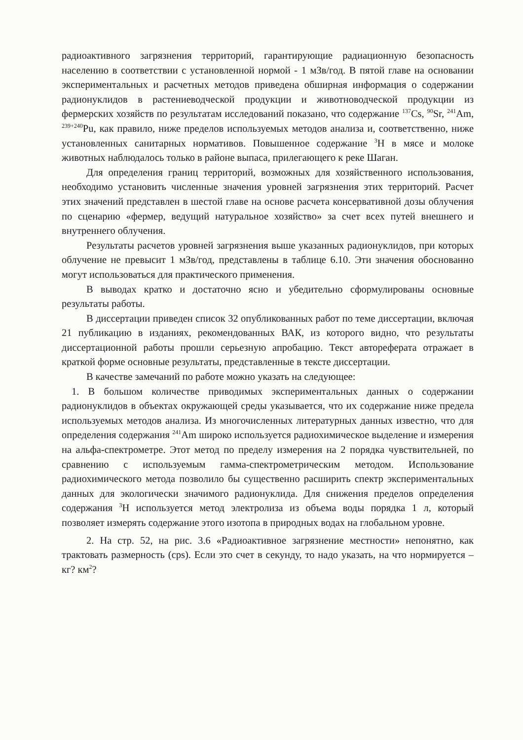радиоактивного загрязнения территорий, гарантирующие радиационную безопасность населению в соответствии с установленной нормой - 1 мЗв/год. В пятой главе на основании экспериментальных и расчетных методов приведена обширная информация о содержании радионуклидов в растениеводческой продукции и животноводческой продукции из фермерских хозяйств по результатам исследований показано, что содержание <sup>137</sup>Cs, <sup>90</sup>Sr, <sup>241</sup>Am, <sup>239+240</sup>Pu, как правило, ниже пределов используемых методов анализа и, соответственно, ниже установленных санитарных нормативов. Повышенное содержание <sup>3</sup>H в мясе и молоке животных наблюдалось только в районе выпаса, прилегающего к реке Шаган.
Для определения границ территорий, возможных для хозяйственного использования, необходимо установить численные значения уровней загрязнения этих территорий. Расчет этих значений представлен в шестой главе на основе расчета консервативной дозы облучения по сценарию «фермер, ведущий натуральное хозяйство» за счет всех путей внешнего и внутреннего облучения.
Результаты расчетов уровней загрязнения выше указанных радионуклидов, при которых облучение не превысит 1 мЗв/год, представлены в таблице 6.10. Эти значения обоснованно могут использоваться для практического применения.
В выводах кратко и достаточно ясно и убедительно сформулированы основные результаты работы.
В диссертации приведен список 32 опубликованных работ по теме диссертации, включая 21 публикацию в изданиях, рекомендованных ВАК, из которого видно, что результаты диссертационной работы прошли серьезную апробацию. Текст автореферата отражает в краткой форме основные результаты, представленные в тексте диссертации.
В качестве замечаний по работе можно указать на следующее:
1. В большом количестве приводимых экспериментальных данных о содержании радионуклидов в объектах окружающей среды указывается, что их содержание ниже предела используемых методов анализа. Из многочисленных литературных данных известно, что для определения содержания <sup>241</sup>Am широко используется радиохимическое выделение и измерения на альфа-спектрометре. Этот метод по пределу измерения на 2 порядка чувствительней, по сравнению с используемым гамма-спектрометрическим методом. Использование радиохимического метода позволило бы существенно расширить спектр экспериментальных данных для экологически значимого радионуклида. Для снижения пределов определения содержания <sup>3</sup>H используется метод электролиза из объема воды порядка 1 л, который позволяет измерять содержание этого изотопа в природных водах на глобальном уровне.
2. На стр. 52, на рис. 3.6 «Радиоактивное загрязнение местности» непонятно, как трактовать размерность (cps). Если это счет в секунду, то надо указать, на что нормируется – кг? км<sup>2</sup>?